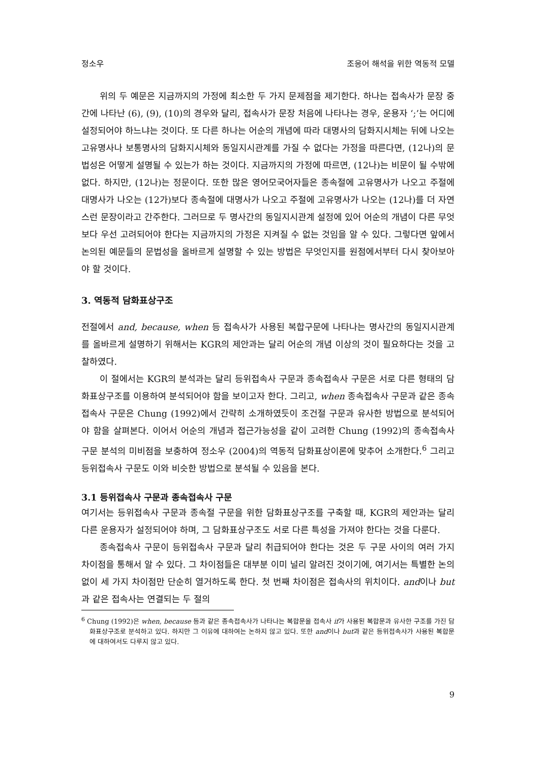정소우 조응어 해석을 위한 역동적 모델
위의 두 예문은 지금까지의 가정에 최소한 두 가지 문제점을 제기한다. 하나는 접속사가 문장 중간에 나타난 (6), (9), (10)의 경우와 달리, 접속사가 문장 처음에 나타나는 경우, 운용자 ‘;’는 어디에 설정되어야 하느냐는 것이다. 또 다른 하나는 어순의 개념에 따라 대명사의 담화지시체는 뒤에 나오는 고유명사나 보통명사의 담화지시체와 동일지시관계를 가질 수 없다는 가정을 따른다면, (12나)의 문법성은 어떻게 설명될 수 있는가 하는 것이다. 지금까지의 가정에 따르면, (12나)는 비문이 될 수밖에 없다. 하지만, (12나)는 정문이다. 또한 많은 영어모국어자들은 종속절에 고유명사가 나오고 주절에 대명사가 나오는 (12가)보다 종속절에 대명사가 나오고 주절에 고유명사가 나오는 (12나)를 더 자연스런 문장이라고 간주한다. 그러므로 두 명사간의 동일지시관계 설정에 있어 어순의 개념이 다른 무엇보다 우선 고려되어야 한다는 지금까지의 가정은 지켜질 수 없는 것임을 알 수 있다. 그렇다면 앞에서 논의된 예문들의 문법성을 올바르게 설명할 수 있는 방법은 무엇인지를 원점에서부터 다시 찾아보아야 할 것이다.
3. 역동적 담화표상구조
전절에서 and, because, when 등 접속사가 사용된 복합구문에 나타나는 명사간의 동일지시관계를 올바르게 설명하기 위해서는 KGR의 제안과는 달리 어순의 개념 이상의 것이 필요하다는 것을 고찰하였다.
이 절에서는 KGR의 분석과는 달리 등위접속사 구문과 종속접속사 구문은 서로 다른 형태의 담화표상구조를 이용하여 분석되어야 함을 보이고자 한다. 그리고, when 종속접속사 구문과 같은 종속접속사 구문은 Chung (1992)에서 간략히 소개하였듯이 조건절 구문과 유사한 방법으로 분석되어야 함을 살펴본다. 이어서 어순의 개념과 접근가능성을 같이 고려한 Chung (1992)의 종속접속사 구문 분석의 미비점을 보충하여 정소우 (2004)의 역동적 담화표상이론에 맞추어 소개한다.<sup>6</sup> 그리고 등위접속사 구문도 이와 비슷한 방법으로 분석될 수 있음을 본다.
3.1 등위접속사 구문과 종속접속사 구문
여기서는 등위접속사 구문과 종속절 구문을 위한 담화표상구조를 구축할 때, KGR의 제안과는 달리 다른 운용자가 설정되어야 하며, 그 담화표상구조도 서로 다른 특성을 가져야 한다는 것을 다룬다.
종속접속사 구문이 등위접속사 구문과 달리 취급되어야 한다는 것은 두 구문 사이의 여러 가지 차이점을 통해서 알 수 있다. 그 차이점들은 대부분 이미 널리 알려진 것이기에, 여기서는 특별한 논의 없이 세 가지 차이점만 단순히 열거하도록 한다. 첫 번째 차이점은 접속사의 위치이다. and이나 but과 같은 접속사는 연결되는 두 절의
<sup>6</sup> Chung (1992)은 when, because 등과 같은 종속접속사가 나타나는 복합문을 접속사 if가 사용된 복합문과 유사한 구조를 가진 담화표상구조로 분석하고 있다. 하지만 그 이유에 대하여는 논하지 않고 있다. 또한 and이나 but과 같은 등위접속사가 사용된 복합문에 대하여서도 다루지 않고 있다.
9